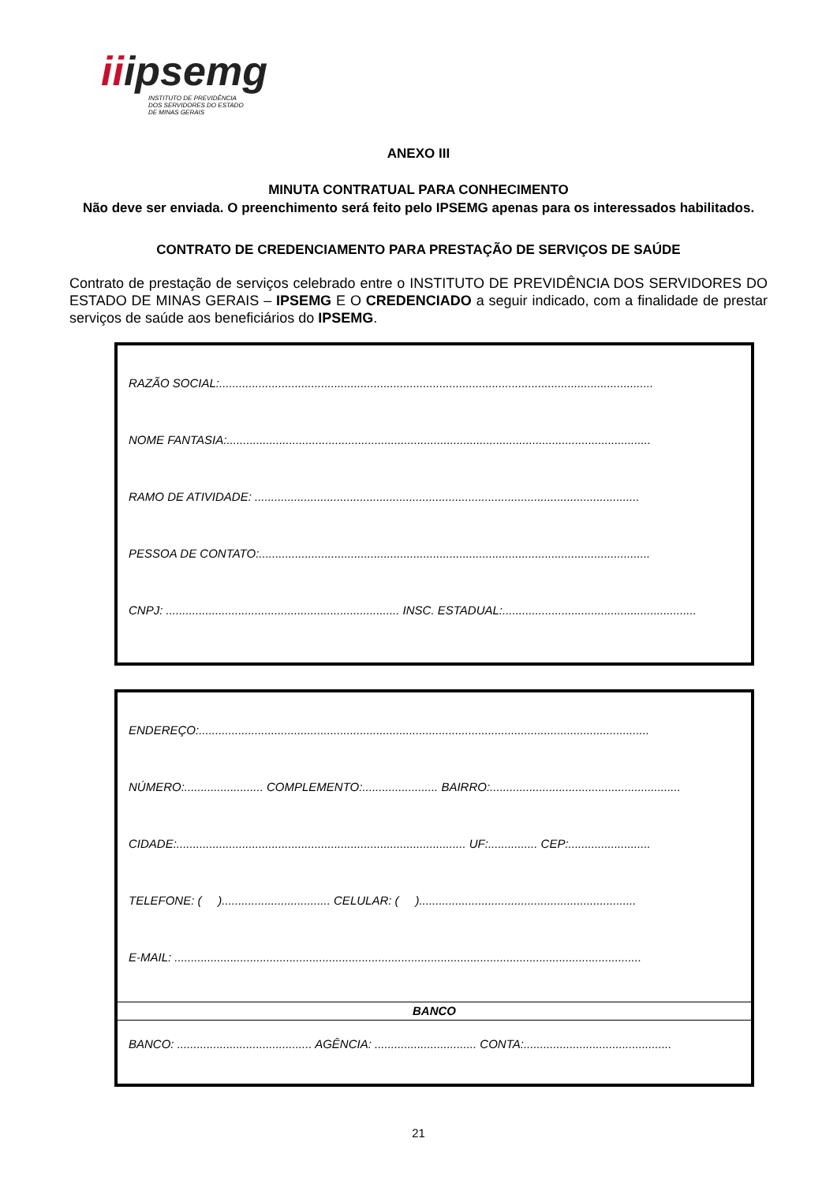iiipsemg
INSTITUTO DE PREVIDÊNCIA
DOS SERVIDORES DO ESTADO
DE MINAS GERAIS
ANEXO III
MINUTA CONTRATUAL PARA CONHECIMENTO
Não deve ser enviada. O preenchimento será feito pelo IPSEMG apenas para os interessados habilitados.
CONTRATO DE CREDENCIAMENTO PARA PRESTAÇÃO DE SERVIÇOS DE SAÚDE
Contrato de prestação de serviços celebrado entre o INSTITUTO DE PREVIDÊNCIA DOS SERVIDORES DO ESTADO DE MINAS GERAIS – IPSEMG E O CREDENCIADO a seguir indicado, com a finalidade de prestar serviços de saúde aos beneficiários do IPSEMG.
RAZÃO SOCIAL:....................................................................................................................................
NOME FANTASIA:.................................................................................................................................
RAMO DE ATIVIDADE: .....................................................................................................................
PESSOA DE CONTATO:.......................................................................................................................
CNPJ: ....................................................................... INSC. ESTADUAL:...........................................................
ENDEREÇO:.........................................................................................................................................
NÚMERO:........................ COMPLEMENTO:....................... BAIRRO:..........................................................
CIDADE:........................................................................................ UF:............... CEP:.........................
TELEFONE: ( )................................. CELULAR: ( )..................................................................
E-MAIL: ..............................................................................................................................................
BANCO
BANCO: ......................................... AGÊNCIA: ............................... CONTA:.............................................
21